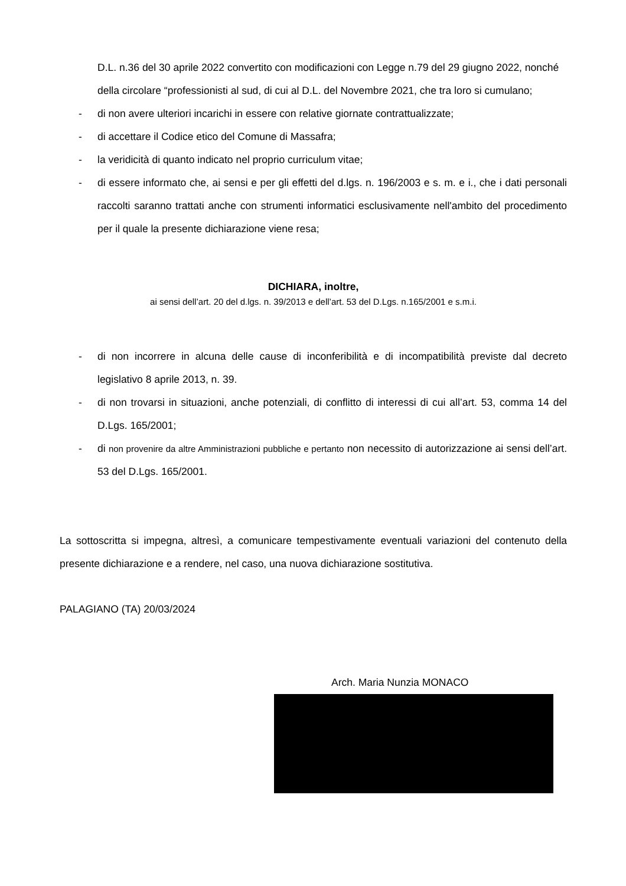D.L. n.36 del 30 aprile 2022 convertito con modificazioni con Legge n.79 del 29 giugno 2022, nonché della circolare “professionisti al sud, di cui al D.L. del Novembre 2021, che tra loro si cumulano;
- di non avere ulteriori incarichi in essere con relative giornate contrattualizzate;
- di accettare il Codice etico del Comune di Massafra;
- la veridicità di quanto indicato nel proprio curriculum vitae;
- di essere informato che, ai sensi e per gli effetti del d.lgs. n. 196/2003 e s. m. e i., che i dati personali raccolti saranno trattati anche con strumenti informatici esclusivamente nell'ambito del procedimento per il quale la presente dichiarazione viene resa;
DICHIARA, inoltre,
ai sensi dell’art. 20 del d.lgs. n. 39/2013 e dell’art. 53 del D.Lgs. n.165/2001 e s.m.i.
- di non incorrere in alcuna delle cause di inconferibilità e di incompatibilità previste dal decreto legislativo 8 aprile 2013, n. 39.
- di non trovarsi in situazioni, anche potenziali, di conflitto di interessi di cui all’art. 53, comma 14 del D.Lgs. 165/2001;
- di non provenire da altre Amministrazioni pubbliche e pertanto non necessito di autorizzazione ai sensi dell’art. 53 del D.Lgs. 165/2001.
La sottoscritta si impegna, altresì, a comunicare tempestivamente eventuali variazioni del contenuto della presente dichiarazione e a rendere, nel caso, una nuova dichiarazione sostitutiva.
PALAGIANO (TA) 20/03/2024
Arch. Maria Nunzia MONACO